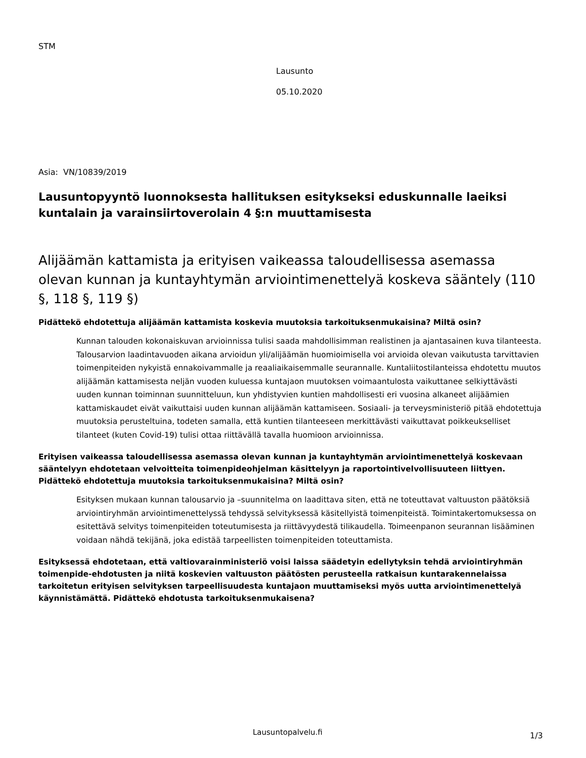STM
Lausunto
05.10.2020
Asia: VN/10839/2019
Lausuntopyyntö luonnoksesta hallituksen esitykseksi eduskunnalle laeiksi kuntalain ja varainsiirtoverolain 4 §:n muuttamisesta
Alijäämän kattamista ja erityisen vaikeassa taloudellisessa asemassa olevan kunnan ja kuntayhtymän arviointimenettelyä koskeva sääntely (110 §, 118 §, 119 §)
Pidättekö ehdotettuja alijäämän kattamista koskevia muutoksia tarkoituksenmukaisina? Miltä osin?
Kunnan talouden kokonaiskuvan arvioinnissa tulisi saada mahdollisimman realistinen ja ajantasainen kuva tilanteesta. Talousarvion laadintavuoden aikana arvioidun yli/alijäämän huomioimisella voi arvioida olevan vaikutusta tarvittavien toimenpiteiden nykyistä ennakoivammalle ja reaaliaikaisemmalle seurannalle. Kuntaliitostilanteissa ehdotettu muutos alijäämän kattamisesta neljän vuoden kuluessa kuntajaon muutoksen voimaantulosta vaikuttanee selkiyttävästi uuden kunnan toiminnan suunnitteluun, kun yhdistyvien kuntien mahdollisesti eri vuosina alkaneet alijäämien kattamiskaudet eivät vaikuttaisi uuden kunnan alijäämän kattamiseen. Sosiaali- ja terveysministeriö pitää ehdotettuja muutoksia perusteltuina, todeten samalla, että kuntien tilanteeseen merkittävästi vaikuttavat poikkeukselliset tilanteet (kuten Covid-19) tulisi ottaa riittävällä tavalla huomioon arvioinnissa.
Erityisen vaikeassa taloudellisessa asemassa olevan kunnan ja kuntayhtymän arviointimenettelyä koskevaan sääntelyyn ehdotetaan velvoitteita toimenpideohjelman käsittelyyn ja raportointivelvollisuuteen liittyen. Pidättekö ehdotettuja muutoksia tarkoituksenmukaisina? Miltä osin?
Esityksen mukaan kunnan talousarvio ja –suunnitelma on laadittava siten, että ne toteuttavat valtuuston päätöksiä arviointiryhmän arviointimenettelyssä tehdyssä selvityksessä käsitellyistä toimenpiteistä. Toimintakertomuksessa on esitettävä selvitys toimenpiteiden toteutumisesta ja riittävyydestä tilikaudella. Toimeenpanon seurannan lisääminen voidaan nähdä tekijänä, joka edistää tarpeellisten toimenpiteiden toteuttamista.
Esityksessä ehdotetaan, että valtiovarainministeriö voisi laissa säädetyin edellytyksin tehdä arviointiryhmän toimenpide-ehdotusten ja niitä koskevien valtuuston päätösten perusteella ratkaisun kuntarakennelaissa tarkoitetun erityisen selvityksen tarpeellisuudesta kuntajaon muuttamiseksi myös uutta arviointimenettelyä käynnistämättä. Pidättekö ehdotusta tarkoituksenmukaisena?
Lausuntopalvelu.fi 1/3